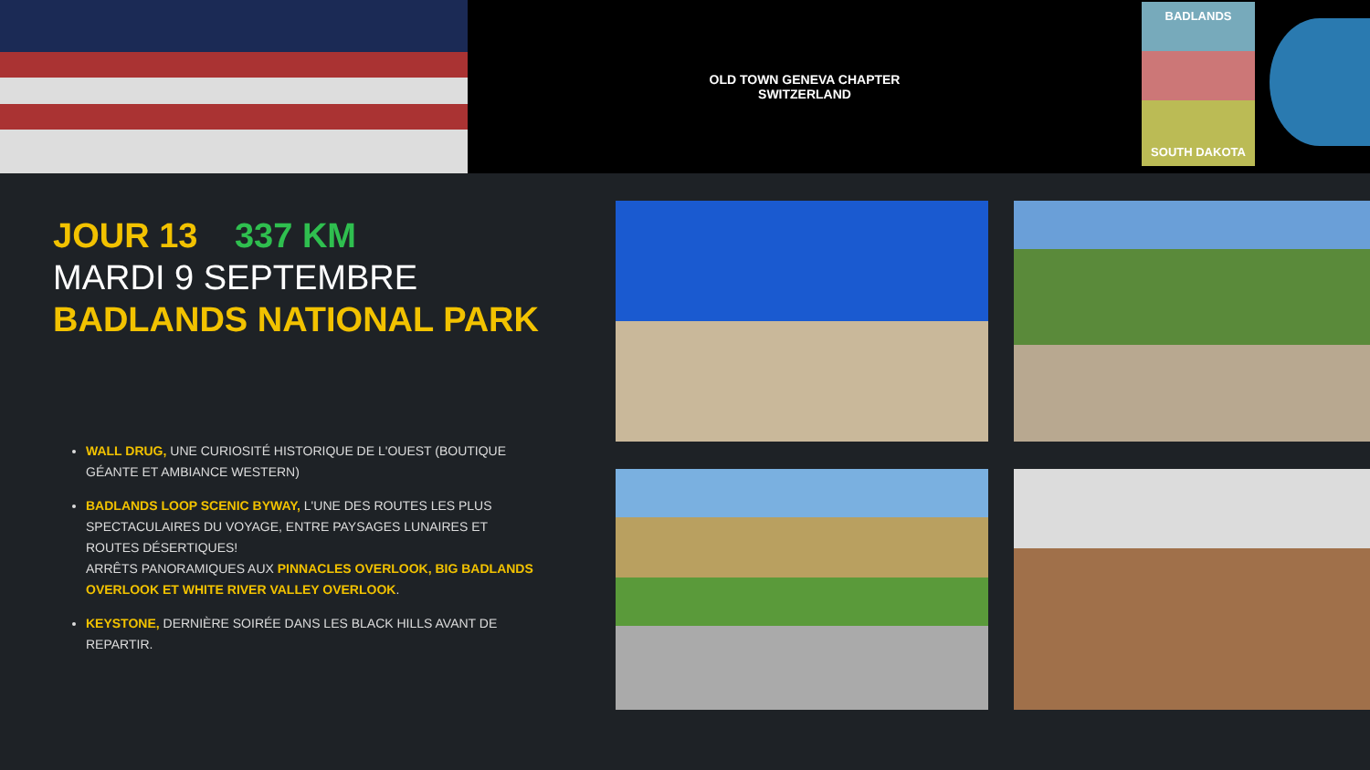OLD TOWN GENEVA CHAPTER
SWITZERLAND
BADLANDS
SOUTH DAKOTA
JOUR 13 337 KM
MARDI 9 SEPTEMBRE
BADLANDS NATIONAL PARK
WALL DRUG, UNE CURIOSITÉ HISTORIQUE DE L'OUEST (BOUTIQUE GÉANTE ET AMBIANCE WESTERN)
BADLANDS LOOP SCENIC BYWAY, L'UNE DES ROUTES LES PLUS SPECTACULAIRES DU VOYAGE, ENTRE PAYSAGES LUNAIRES ET ROUTES DÉSERTIQUES!
ARRÊTS PANORAMIQUES AUX PINNACLES OVERLOOK, BIG BADLANDS OVERLOOK ET WHITE RIVER VALLEY OVERLOOK.
KEYSTONE, DERNIÈRE SOIRÉE DANS LES BLACK HILLS AVANT DE REPARTIR.